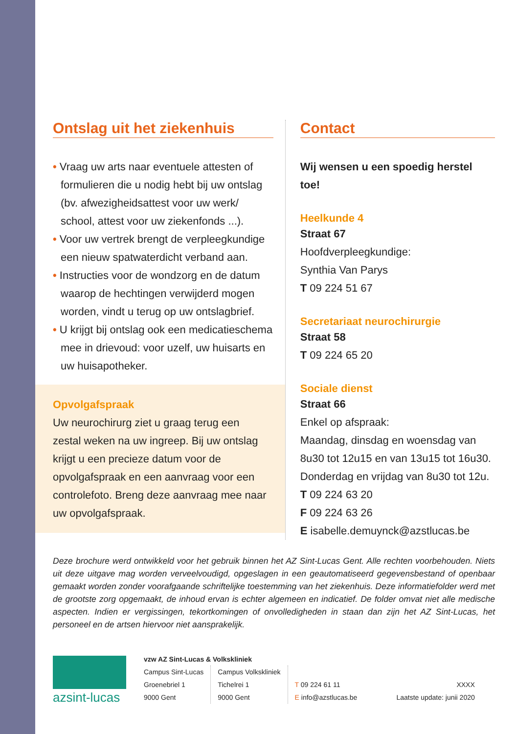Ontslag uit het ziekenhuis
• Vraag uw arts naar eventuele attesten of formulieren die u nodig hebt bij uw ontslag (bv. afwezigheidsattest voor uw werk/ school, attest voor uw ziekenfonds ...).
• Voor uw vertrek brengt de verpleegkundige een nieuw spatwaterdicht verband aan.
• Instructies voor de wondzorg en de datum waarop de hechtingen verwijderd mogen worden, vindt u terug op uw ontslagbrief.
• U krijgt bij ontslag ook een medicatieschema mee in drievoud: voor uzelf, uw huisarts en uw huisapotheker.
Opvolgafspraak
Uw neurochirurg ziet u graag terug een zestal weken na uw ingreep. Bij uw ontslag krijgt u een precieze datum voor de opvolgafspraak en een aanvraag voor een controlefoto. Breng deze aanvraag mee naar uw opvolgafspraak.
Contact
Wij wensen u een spoedig herstel toe!
Heelkunde 4
Straat 67
Hoofdverpleegkundige:
Synthia Van Parys
T 09 224 51 67
Secretariaat neurochirurgie
Straat 58
T 09 224 65 20
Sociale dienst
Straat 66
Enkel op afspraak:
Maandag, dinsdag en woensdag van 8u30 tot 12u15 en van 13u15 tot 16u30. Donderdag en vrijdag van 8u30 tot 12u.
T 09 224 63 20
F 09 224 63 26
E isabelle.demuynck@azstlucas.be
Deze brochure werd ontwikkeld voor het gebruik binnen het AZ Sint-Lucas Gent. Alle rechten voorbehouden. Niets uit deze uitgave mag worden verveelvoudigd, opgeslagen in een geautomatiseerd gegevensbestand of openbaar gemaakt worden zonder voorafgaande schriftelijke toestemming van het ziekenhuis. Deze informatiefolder werd met de grootste zorg opgemaakt, de inhoud ervan is echter algemeen en indicatief. De folder omvat niet alle medische aspecten. Indien er vergissingen, tekortkomingen of onvolledigheden in staan dan zijn het AZ Sint-Lucas, het personeel en de artsen hiervoor niet aansprakelijk.
azsint-lucas
vzw AZ Sint-Lucas & Volkskliniek
Campus Sint-Lucas
Groenebriel 1
9000 Gent
Campus Volkskliniek
Tichelrei 1
9000 Gent
T 09 224 61 11
E info@azstlucas.be
XXXX
Laatste update: junii 2020